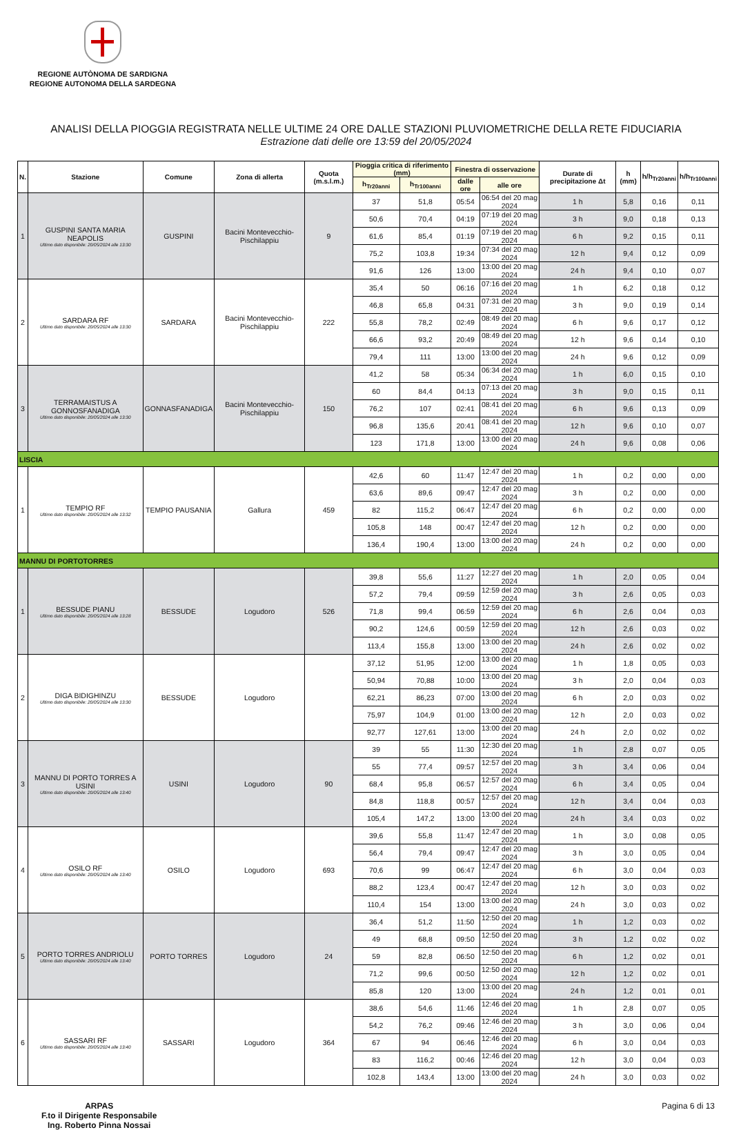REGIONE AUTÒNOMA DE SARDIGNA
REGIONE AUTONOMA DELLA SARDEGNA
ANALISI DELLA PIOGGIA REGISTRATA NELLE ULTIME 24 ORE DALLE STAZIONI PLUVIOMETRICHE DELLA RETE FIDUCIARIA
Estrazione dati delle ore 13:59 del 20/05/2024
| N. | Stazione | Comune | Zona di allerta | Quota (m.s.l.m.) | Pioggia critica di riferimento (mm) | | Finestra di osservazione | | Durate di precipitazione Δt | h (mm) | h/h<sub>Tr20anni</sub> | h/h<sub>Tr100anni</sub> |
| --- | --- | --- | --- | --- | --- | --- | --- | --- | --- | --- | --- | --- |
| | | | | | h<sub>Tr20anni</sub> | h<sub>Tr100anni</sub> | dalle ore | alle ore | | | | |
| 1 | GUSPINI SANTA MARIA NEAPOLIS Ultimo dato disponibile: 20/05/2024 alle 13:30 | GUSPINI | Bacini Montevecchio-Pischilappiu | 9 | 37 | 51,8 | 05:54 | 06:54 del 20 mag 2024 | 1 h | 5,8 | 0,16 | 0,11 |
| | | | | | 50,6 | 70,4 | 04:19 | 07:19 del 20 mag 2024 | 3 h | 9,0 | 0,18 | 0,13 |
| | | | | | 61,6 | 85,4 | 01:19 | 07:19 del 20 mag 2024 | 6 h | 9,2 | 0,15 | 0,11 |
| | | | | | 75,2 | 103,8 | 19:34 | 07:34 del 20 mag 2024 | 12 h | 9,4 | 0,12 | 0,09 |
| | | | | | 91,6 | 126 | 13:00 | 13:00 del 20 mag 2024 | 24 h | 9,4 | 0,10 | 0,07 |
| 2 | SARDARA RF Ultimo dato disponibile: 20/05/2024 alle 13:30 | SARDARA | Bacini Montevecchio-Pischilappiu | 222 | 35,4 | 50 | 06:16 | 07:16 del 20 mag 2024 | 1 h | 6,2 | 0,18 | 0,12 |
| | | | | | 46,8 | 65,8 | 04:31 | 07:31 del 20 mag 2024 | 3 h | 9,0 | 0,19 | 0,14 |
| | | | | | 55,8 | 78,2 | 02:49 | 08:49 del 20 mag 2024 | 6 h | 9,6 | 0,17 | 0,12 |
| | | | | | 66,6 | 93,2 | 20:49 | 08:49 del 20 mag 2024 | 12 h | 9,6 | 0,14 | 0,10 |
| | | | | | 79,4 | 111 | 13:00 | 13:00 del 20 mag 2024 | 24 h | 9,6 | 0,12 | 0,09 |
| 3 | TERRAMAISTUS A GONNOSFANADIGA Ultimo dato disponibile: 20/05/2024 alle 13:30 | GONNASFANADIGA | Bacini Montevecchio-Pischilappiu | 150 | 41,2 | 58 | 05:34 | 06:34 del 20 mag 2024 | 1 h | 6,0 | 0,15 | 0,10 |
| | | | | | 60 | 84,4 | 04:13 | 07:13 del 20 mag 2024 | 3 h | 9,0 | 0,15 | 0,11 |
| | | | | | 76,2 | 107 | 02:41 | 08:41 del 20 mag 2024 | 6 h | 9,6 | 0,13 | 0,09 |
| | | | | | 96,8 | 135,6 | 20:41 | 08:41 del 20 mag 2024 | 12 h | 9,6 | 0,10 | 0,07 |
| | | | | | 123 | 171,8 | 13:00 | 13:00 del 20 mag 2024 | 24 h | 9,6 | 0,08 | 0,06 |
| LISCIA | | | | | | | | | | | | |
| 1 | TEMPIO RF Ultimo dato disponibile: 20/05/2024 alle 13:32 | TEMPIO PAUSANIA | Gallura | 459 | 42,6 | 60 | 11:47 | 12:47 del 20 mag 2024 | 1 h | 0,2 | 0,00 | 0,00 |
| | | | | | 63,6 | 89,6 | 09:47 | 12:47 del 20 mag 2024 | 3 h | 0,2 | 0,00 | 0,00 |
| | | | | | 82 | 115,2 | 06:47 | 12:47 del 20 mag 2024 | 6 h | 0,2 | 0,00 | 0,00 |
| | | | | | 105,8 | 148 | 00:47 | 12:47 del 20 mag 2024 | 12 h | 0,2 | 0,00 | 0,00 |
| | | | | | 136,4 | 190,4 | 13:00 | 13:00 del 20 mag 2024 | 24 h | 0,2 | 0,00 | 0,00 |
| MANNU DI PORTOTORRES | | | | | | | | | | | | |
| 1 | BESSUDE PIANU Ultimo dato disponibile: 20/05/2024 alle 13:28 | BESSUDE | Logudoro | 526 | 39,8 | 55,6 | 11:27 | 12:27 del 20 mag 2024 | 1 h | 2,0 | 0,05 | 0,04 |
| | | | | | 57,2 | 79,4 | 09:59 | 12:59 del 20 mag 2024 | 3 h | 2,6 | 0,05 | 0,03 |
| | | | | | 71,8 | 99,4 | 06:59 | 12:59 del 20 mag 2024 | 6 h | 2,6 | 0,04 | 0,03 |
| | | | | | 90,2 | 124,6 | 00:59 | 12:59 del 20 mag 2024 | 12 h | 2,6 | 0,03 | 0,02 |
| | | | | | 113,4 | 155,8 | 13:00 | 13:00 del 20 mag 2024 | 24 h | 2,6 | 0,02 | 0,02 |
| 2 | DIGA BIDIGHINZU Ultimo dato disponibile: 20/05/2024 alle 13:30 | BESSUDE | Logudoro | | 37,12 | 51,95 | 12:00 | 13:00 del 20 mag 2024 | 1 h | 1,8 | 0,05 | 0,03 |
| | | | | | 50,94 | 70,88 | 10:00 | 13:00 del 20 mag 2024 | 3 h | 2,0 | 0,04 | 0,03 |
| | | | | | 62,21 | 86,23 | 07:00 | 13:00 del 20 mag 2024 | 6 h | 2,0 | 0,03 | 0,02 |
| | | | | | 75,97 | 104,9 | 01:00 | 13:00 del 20 mag 2024 | 12 h | 2,0 | 0,03 | 0,02 |
| | | | | | 92,77 | 127,61 | 13:00 | 13:00 del 20 mag 2024 | 24 h | 2,0 | 0,02 | 0,02 |
| 3 | MANNU DI PORTO TORRES A USINI Ultimo dato disponibile: 20/05/2024 alle 13:40 | USINI | Logudoro | 90 | 39 | 55 | 11:30 | 12:30 del 20 mag 2024 | 1 h | 2,8 | 0,07 | 0,05 |
| | | | | | 55 | 77,4 | 09:57 | 12:57 del 20 mag 2024 | 3 h | 3,4 | 0,06 | 0,04 |
| | | | | | 68,4 | 95,8 | 06:57 | 12:57 del 20 mag 2024 | 6 h | 3,4 | 0,05 | 0,04 |
| | | | | | 84,8 | 118,8 | 00:57 | 12:57 del 20 mag 2024 | 12 h | 3,4 | 0,04 | 0,03 |
| | | | | | 105,4 | 147,2 | 13:00 | 13:00 del 20 mag 2024 | 24 h | 3,4 | 0,03 | 0,02 |
| 4 | OSILO RF Ultimo dato disponibile: 20/05/2024 alle 13:40 | OSILO | Logudoro | 693 | 39,6 | 55,8 | 11:47 | 12:47 del 20 mag 2024 | 1 h | 3,0 | 0,08 | 0,05 |
| | | | | | 56,4 | 79,4 | 09:47 | 12:47 del 20 mag 2024 | 3 h | 3,0 | 0,05 | 0,04 |
| | | | | | 70,6 | 99 | 06:47 | 12:47 del 20 mag 2024 | 6 h | 3,0 | 0,04 | 0,03 |
| | | | | | 88,2 | 123,4 | 00:47 | 12:47 del 20 mag 2024 | 12 h | 3,0 | 0,03 | 0,02 |
| | | | | | 110,4 | 154 | 13:00 | 13:00 del 20 mag 2024 | 24 h | 3,0 | 0,03 | 0,02 |
| 5 | PORTO TORRES ANDRIOLU Ultimo dato disponibile: 20/05/2024 alle 13:40 | PORTO TORRES | Logudoro | 24 | 36,4 | 51,2 | 11:50 | 12:50 del 20 mag 2024 | 1 h | 1,2 | 0,03 | 0,02 |
| | | | | | 49 | 68,8 | 09:50 | 12:50 del 20 mag 2024 | 3 h | 1,2 | 0,02 | 0,02 |
| | | | | | 59 | 82,8 | 06:50 | 12:50 del 20 mag 2024 | 6 h | 1,2 | 0,02 | 0,01 |
| | | | | | 71,2 | 99,6 | 00:50 | 12:50 del 20 mag 2024 | 12 h | 1,2 | 0,02 | 0,01 |
| | | | | | 85,8 | 120 | 13:00 | 13:00 del 20 mag 2024 | 24 h | 1,2 | 0,01 | 0,01 |
| 6 | SASSARI RF Ultimo dato disponibile: 20/05/2024 alle 13:40 | SASSARI | Logudoro | 364 | 38,6 | 54,6 | 11:46 | 12:46 del 20 mag 2024 | 1 h | 2,8 | 0,07 | 0,05 |
| | | | | | 54,2 | 76,2 | 09:46 | 12:46 del 20 mag 2024 | 3 h | 3,0 | 0,06 | 0,04 |
| | | | | | 67 | 94 | 06:46 | 12:46 del 20 mag 2024 | 6 h | 3,0 | 0,04 | 0,03 |
| | | | | | 83 | 116,2 | 00:46 | 12:46 del 20 mag 2024 | 12 h | 3,0 | 0,04 | 0,03 |
| | | | | | 102,8 | 143,4 | 13:00 | 13:00 del 20 mag 2024 | 24 h | 3,0 | 0,03 | 0,02 |
ARPAS
F.to il Dirigente Responsabile
Ing. Roberto Pinna Nossai
Pagina 6 di 13